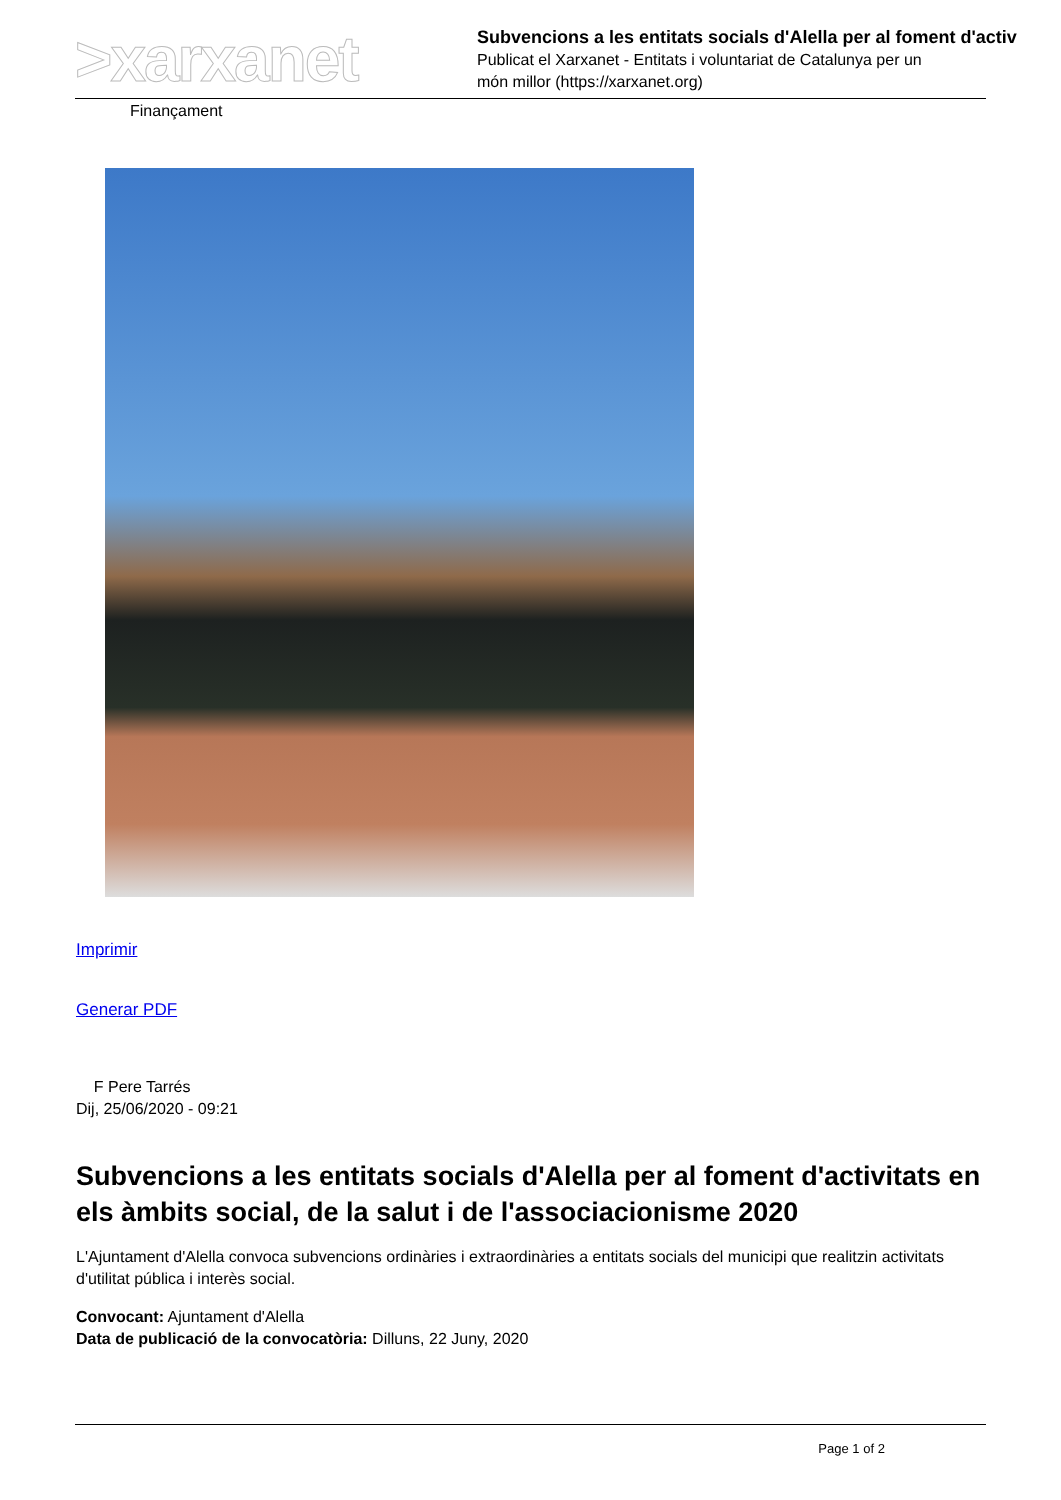>xarxanet
Subvencions a les entitats socials d'Alella per al foment d'activ
Publicat el Xarxanet - Entitats i voluntariat de Catalunya per un
món millor (https://xarxanet.org)
Finançament
Imprimir
Generar PDF
F Pere Tarrés
Dij, 25/06/2020 - 09:21
Subvencions a les entitats socials d'Alella per al foment d'activitats en els àmbits social, de la salut i de l'associacionisme 2020
L'Ajuntament d'Alella convoca subvencions ordinàries i extraordinàries a entitats socials del municipi que realitzin activitats d'utilitat pública i interès social.
Convocant: Ajuntament d'Alella
Data de publicació de la convocatòria: Dilluns, 22 Juny, 2020
Page 1 of 2